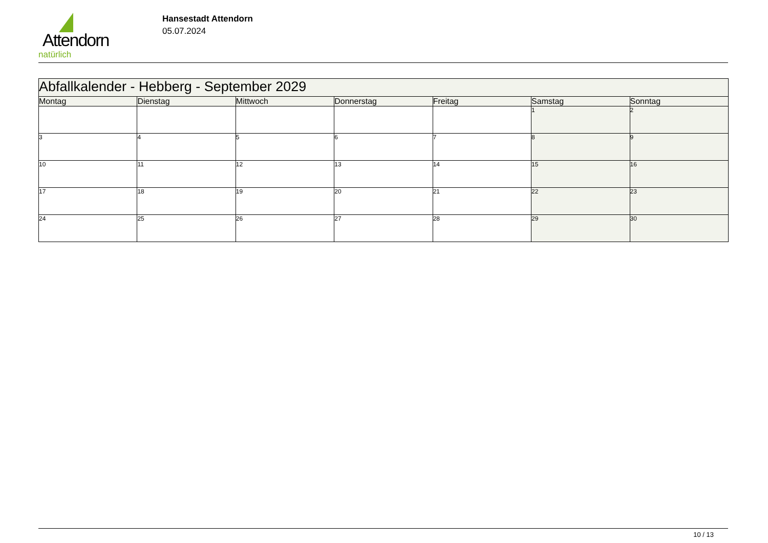Attendorn
natürlich
Hansestadt Attendorn
05.07.2024
| Abfallkalender - Hebberg - September 2029 | | | | | | |
| --- | --- | --- | --- | --- | --- | --- |
| Montag | Dienstag | Mittwoch | Donnerstag | Freitag | Samstag | Sonntag |
| | | | | | 1 | 2 |
| 3 | 4 | 5 | 6 | 7 | 8 | 9 |
| 10 | 11 | 12 | 13 | 14 | 15 | 16 |
| 17 | 18 | 19 | 20 | 21 | 22 | 23 |
| 24 | 25 | 26 | 27 | 28 | 29 | 30 |
10 / 13